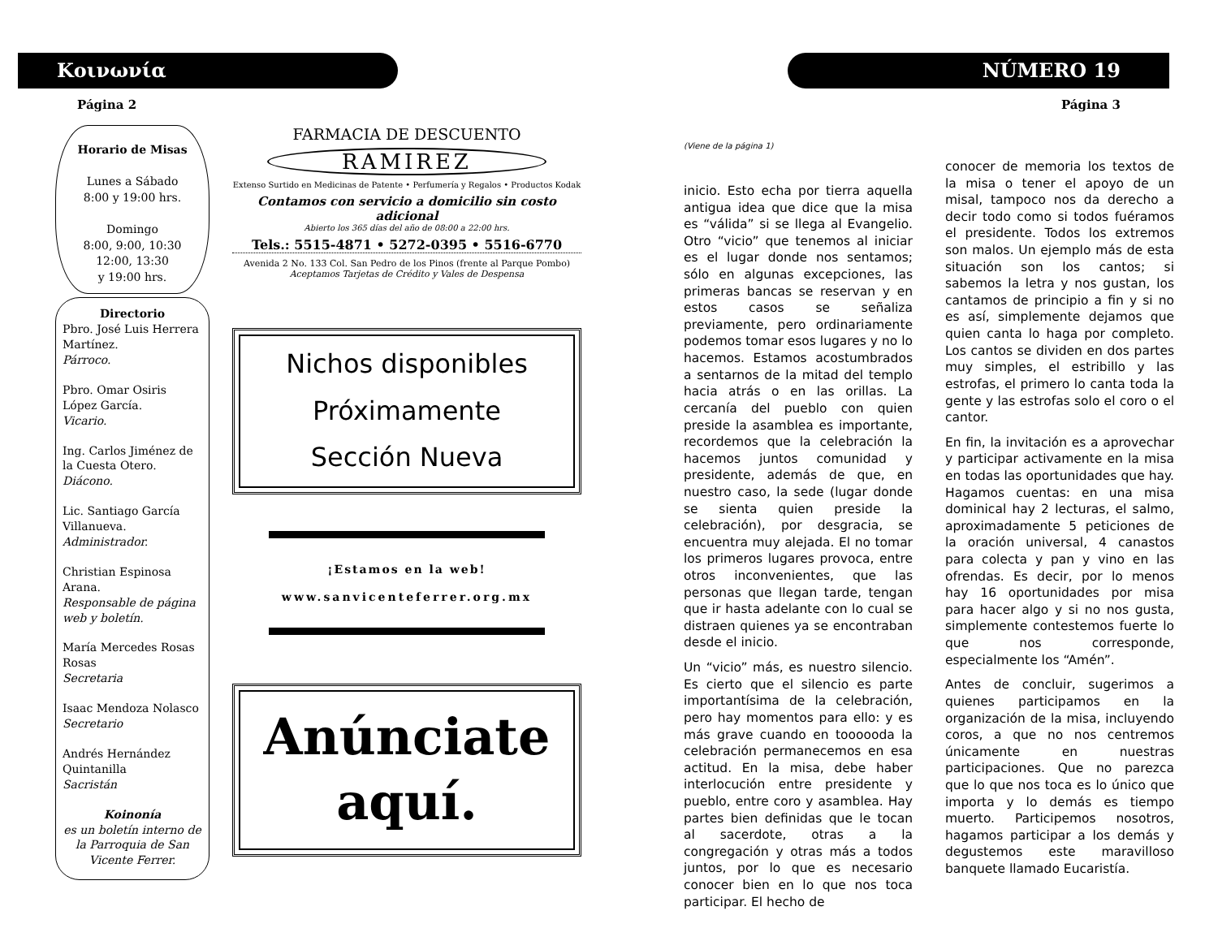Κοινωνία
Página 2
Horario de Misas
Lunes a Sábado
8:00 y 19:00 hrs.
Domingo
8:00, 9:00, 10:30
12:00, 13:30
y 19:00 hrs.
Directorio
Pbro. José Luis Herrera Martínez.
Párroco.
Pbro. Omar Osiris López García.
Vicario.
Ing. Carlos Jiménez de la Cuesta Otero.
Diácono.
Lic. Santiago García Villanueva.
Administrador.
Christian Espinosa Arana.
Responsable de página web y boletín.
María Mercedes Rosas Rosas
Secretaria
Isaac Mendoza Nolasco
Secretario
Andrés Hernández Quintanilla
Sacristán
Koinonía
es un boletín interno de la Parroquia de San Vicente Ferrer.
FARMACIA DE DESCUENTO
RAMIREZ
Extenso Surtido en Medicinas de Patente • Perfumería y Regalos • Productos Kodak
Contamos con servicio a domicilio sin costo adicional
Abierto los 365 días del año de 08:00 a 22:00 hrs.
Tels.: 5515-4871 • 5272-0395 • 5516-6770
Avenida 2 No. 133 Col. San Pedro de los Pinos (frente al Parque Pombo)
Aceptamos Tarjetas de Crédito y Vales de Despensa
Nichos disponibles
Próximamente
Sección Nueva
¡Estamos en la web!
www.sanvicenteferrer.org.mx
Anúnciate aquí.
NÚMERO 19
Página 3
(Viene de la página 1)
inicio. Esto echa por tierra aquella antigua idea que dice que la misa es “válida” si se llega al Evangelio. Otro “vicio” que tenemos al iniciar es el lugar donde nos sentamos; sólo en algunas excepciones, las primeras bancas se reservan y en estos casos se señaliza previamente, pero ordinariamente podemos tomar esos lugares y no lo hacemos. Estamos acostumbrados a sentarnos de la mitad del templo hacia atrás o en las orillas. La cercanía del pueblo con quien preside la asamblea es importante, recordemos que la celebración la hacemos juntos comunidad y presidente, además de que, en nuestro caso, la sede (lugar donde se sienta quien preside la celebración), por desgracia, se encuentra muy alejada. El no tomar los primeros lugares provoca, entre otros inconvenientes, que las personas que llegan tarde, tengan que ir hasta adelante con lo cual se distraen quienes ya se encontraban desde el inicio.
Un “vicio” más, es nuestro silencio. Es cierto que el silencio es parte importantísima de la celebración, pero hay momentos para ello: y es más grave cuando en toooooda la celebración permanecemos en esa actitud. En la misa, debe haber interlocución entre presidente y pueblo, entre coro y asamblea. Hay partes bien definidas que le tocan al sacerdote, otras a la congregación y otras más a todos juntos, por lo que es necesario conocer bien en lo que nos toca participar. El hecho de
conocer de memoria los textos de la misa o tener el apoyo de un misal, tampoco nos da derecho a decir todo como si todos fuéramos el presidente. Todos los extremos son malos. Un ejemplo más de esta situación son los cantos; si sabemos la letra y nos gustan, los cantamos de principio a fin y si no es así, simplemente dejamos que quien canta lo haga por completo. Los cantos se dividen en dos partes muy simples, el estribillo y las estrofas, el primero lo canta toda la gente y las estrofas solo el coro o el cantor.
En fin, la invitación es a aprovechar y participar activamente en la misa en todas las oportunidades que hay. Hagamos cuentas: en una misa dominical hay 2 lecturas, el salmo, aproximadamente 5 peticiones de la oración universal, 4 canastos para colecta y pan y vino en las ofrendas. Es decir, por lo menos hay 16 oportunidades por misa para hacer algo y si no nos gusta, simplemente contestemos fuerte lo que nos corresponde, especialmente los “Amén”.
Antes de concluir, sugerimos a quienes participamos en la organización de la misa, incluyendo coros, a que no nos centremos únicamente en nuestras participaciones. Que no parezca que lo que nos toca es lo único que importa y lo demás es tiempo muerto. Participemos nosotros, hagamos participar a los demás y degustemos este maravilloso banquete llamado Eucaristía.